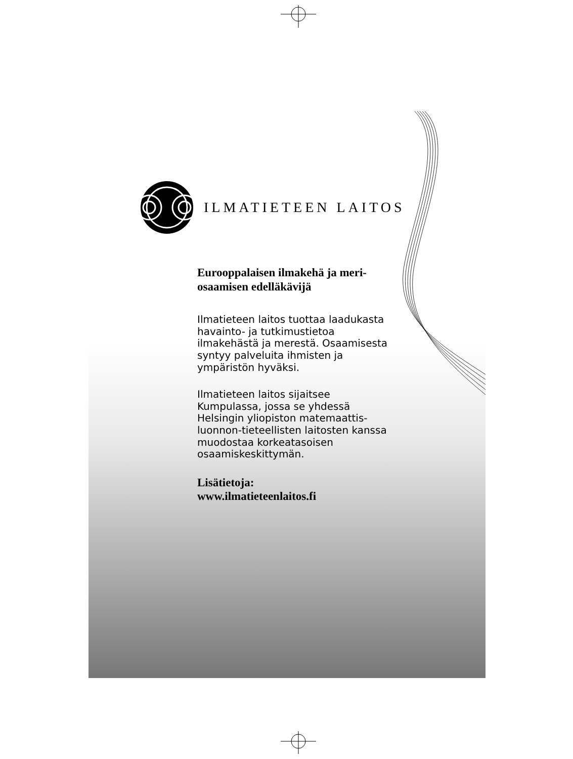ILMATIETEEN LAITOS
Eurooppalaisen ilmakehä ja meri-
osaamisen edelläkävijä
Ilmatieteen laitos tuottaa laadukasta havainto- ja tutkimustietoa ilmakehästä ja merestä. Osaamisesta syntyy palveluita ihmisten ja ympäristön hyväksi.
Ilmatieteen laitos sijaitsee Kumpulassa, jossa se yhdessä Helsingin yliopiston matemaattis-luonnon-tieteellisten laitosten kanssa muodostaa korkeatasoisen osaamiskeskittymän.
Lisätietoja:
www.ilmatieteenlaitos.fi